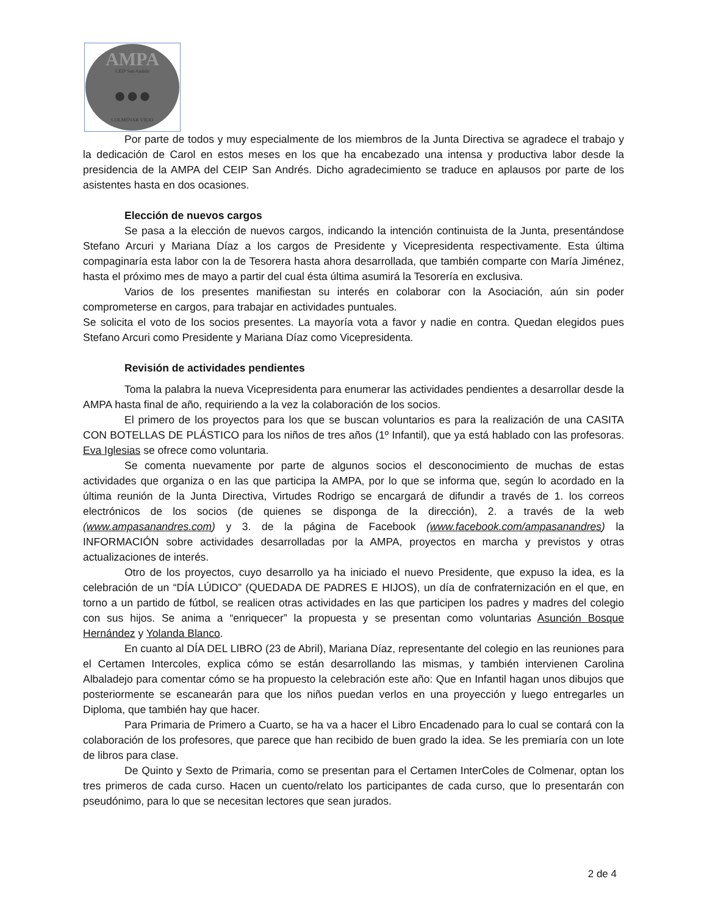AMPA
CEIP San Andrés
●●●
COLMENAR VIEJO
Por parte de todos y muy especialmente de los miembros de la Junta Directiva se agradece el trabajo y la dedicación de Carol en estos meses en los que ha encabezado una intensa y productiva labor desde la presidencia de la AMPA del CEIP San Andrés. Dicho agradecimiento se traduce en aplausos por parte de los asistentes hasta en dos ocasiones.
Elección de nuevos cargos
Se pasa a la elección de nuevos cargos, indicando la intención continuista de la Junta, presentándose Stefano Arcuri y Mariana Díaz a los cargos de Presidente y Vicepresidenta respectivamente. Esta última compaginaría esta labor con la de Tesorera hasta ahora desarrollada, que también comparte con María Jiménez, hasta el próximo mes de mayo a partir del cual ésta última asumirá la Tesorería en exclusiva.
Varios de los presentes manifiestan su interés en colaborar con la Asociación, aún sin poder comprometerse en cargos, para trabajar en actividades puntuales.
Se solicita el voto de los socios presentes. La mayoría vota a favor y nadie en contra. Quedan elegidos pues Stefano Arcuri como Presidente y Mariana Díaz como Vicepresidenta.
Revisión de actividades pendientes
Toma la palabra la nueva Vicepresidenta para enumerar las actividades pendientes a desarrollar desde la AMPA hasta final de año, requiriendo a la vez la colaboración de los socios.
El primero de los proyectos para los que se buscan voluntarios es para la realización de una CASITA CON BOTELLAS DE PLÁSTICO para los niños de tres años (1º Infantil), que ya está hablado con las profesoras. Eva Iglesias se ofrece como voluntaria.
Se comenta nuevamente por parte de algunos socios el desconocimiento de muchas de estas actividades que organiza o en las que participa la AMPA, por lo que se informa que, según lo acordado en la última reunión de la Junta Directiva, Virtudes Rodrigo se encargará de difundir a través de 1. los correos electrónicos de los socios (de quienes se disponga de la dirección), 2. a través de la web (www.ampasanandres.com) y 3. de la página de Facebook (www.facebook.com/ampasanandres) la INFORMACIÓN sobre actividades desarrolladas por la AMPA, proyectos en marcha y previstos y otras actualizaciones de interés.
Otro de los proyectos, cuyo desarrollo ya ha iniciado el nuevo Presidente, que expuso la idea, es la celebración de un “DÍA LÚDICO” (QUEDADA DE PADRES E HIJOS), un día de confraternización en el que, en torno a un partido de fútbol, se realicen otras actividades en las que participen los padres y madres del colegio con sus hijos. Se anima a “enriquecer” la propuesta y se presentan como voluntarias Asunción Bosque Hernández y Yolanda Blanco.
En cuanto al DÍA DEL LIBRO (23 de Abril), Mariana Díaz, representante del colegio en las reuniones para el Certamen Intercoles, explica cómo se están desarrollando las mismas, y también intervienen Carolina Albaladejo para comentar cómo se ha propuesto la celebración este año: Que en Infantil hagan unos dibujos que posteriormente se escanearán para que los niños puedan verlos en una proyección y luego entregarles un Diploma, que también hay que hacer.
Para Primaria de Primero a Cuarto, se ha va a hacer el Libro Encadenado para lo cual se contará con la colaboración de los profesores, que parece que han recibido de buen grado la idea. Se les premiaría con un lote de libros para clase.
De Quinto y Sexto de Primaria, como se presentan para el Certamen InterColes de Colmenar, optan los tres primeros de cada curso. Hacen un cuento/relato los participantes de cada curso, que lo presentarán con pseudónimo, para lo que se necesitan lectores que sean jurados.
2 de 4